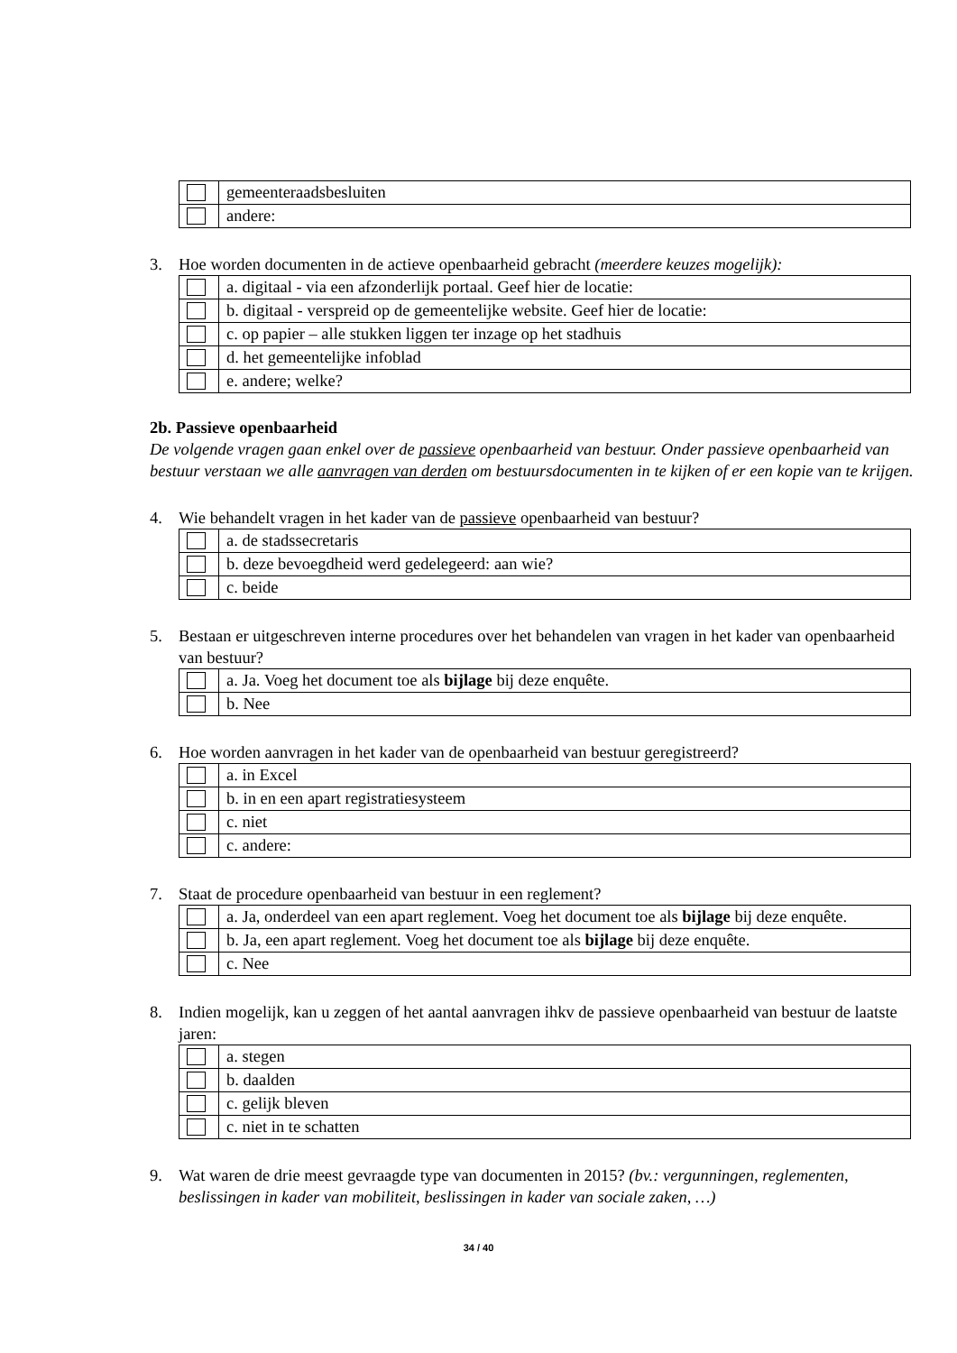| | gemeenteraadsbesluiten |
| | andere: |
3. Hoe worden documenten in de actieve openbaarheid gebracht (meerdere keuzes mogelijk):
| | a. digitaal - via een afzonderlijk portaal. Geef hier de locatie: |
| | b. digitaal - verspreid op de gemeentelijke website. Geef hier de locatie: |
| | c. op papier – alle stukken liggen ter inzage op het stadhuis |
| | d. het gemeentelijke infoblad |
| | e. andere; welke? |
2b. Passieve openbaarheid
De volgende vragen gaan enkel over de passieve openbaarheid van bestuur. Onder passieve openbaarheid van bestuur verstaan we alle aanvragen van derden om bestuursdocumenten in te kijken of er een kopie van te krijgen.
4. Wie behandelt vragen in het kader van de passieve openbaarheid van bestuur?
| | a. de stadssecretaris |
| | b. deze bevoegdheid werd gedelegeerd: aan wie? |
| | c. beide |
5. Bestaan er uitgeschreven interne procedures over het behandelen van vragen in het kader van openbaarheid van bestuur?
| | a. Ja. Voeg het document toe als bijlage bij deze enquête. |
| | b. Nee |
6. Hoe worden aanvragen in het kader van de openbaarheid van bestuur geregistreerd?
| | a. in Excel |
| | b. in en een apart registratiesysteem |
| | c. niet |
| | c. andere: |
7. Staat de procedure openbaarheid van bestuur in een reglement?
| | a. Ja, onderdeel van een apart reglement. Voeg het document toe als bijlage bij deze enquête. |
| | b. Ja, een apart reglement. Voeg het document toe als bijlage bij deze enquête. |
| | c. Nee |
8. Indien mogelijk, kan u zeggen of het aantal aanvragen ihkv de passieve openbaarheid van bestuur de laatste jaren:
| | a. stegen |
| | b. daalden |
| | c. gelijk bleven |
| | c. niet in te schatten |
9. Wat waren de drie meest gevraagde type van documenten in 2015? (bv.: vergunningen, reglementen, beslissingen in kader van mobiliteit, beslissingen in kader van sociale zaken, …)
34 / 40